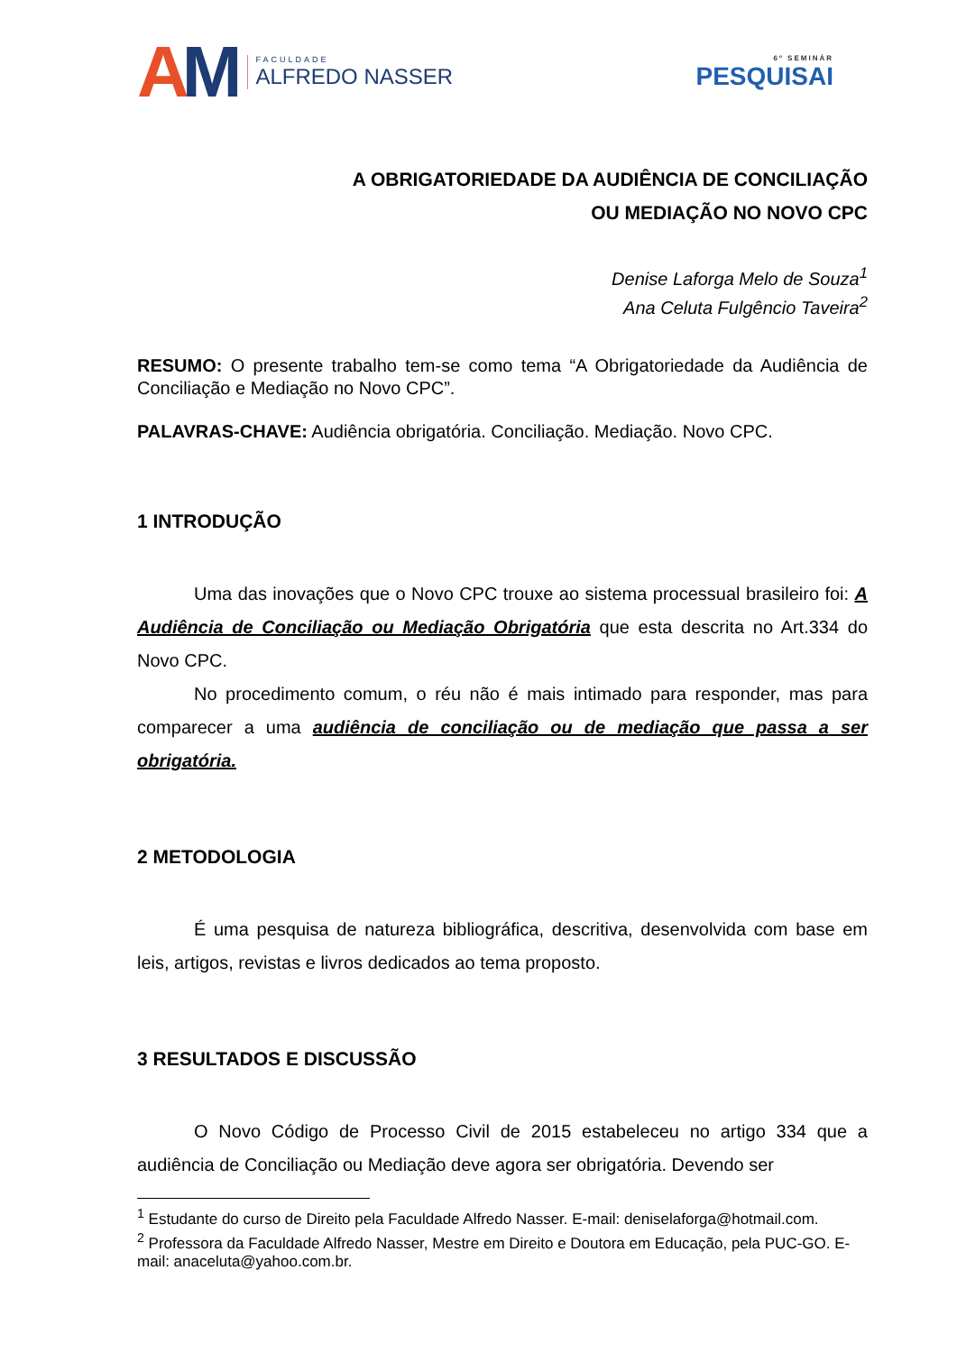AM
FACULDADE
ALFREDO NASSER
6º SEMINÁR
PESQUISAI
A OBRIGATORIEDADE DA AUDIÊNCIA DE CONCILIAÇÃO
OU MEDIAÇÃO NO NOVO CPC
Denise Laforga Melo de Souza<sup>1</sup>
Ana Celuta Fulgêncio Taveira<sup>2</sup>
RESUMO: O presente trabalho tem-se como tema “A Obrigatoriedade da Audiência de Conciliação e Mediação no Novo CPC”.
PALAVRAS-CHAVE: Audiência obrigatória. Conciliação. Mediação. Novo CPC.
1 INTRODUÇÃO
Uma das inovações que o Novo CPC trouxe ao sistema processual brasileiro foi: A Audiência de Conciliação ou Mediação Obrigatória que esta descrita no Art.334 do Novo CPC.
No procedimento comum, o réu não é mais intimado para responder, mas para comparecer a uma audiência de conciliação ou de mediação que passa a ser obrigatória.
2 METODOLOGIA
É uma pesquisa de natureza bibliográfica, descritiva, desenvolvida com base em leis, artigos, revistas e livros dedicados ao tema proposto.
3 RESULTADOS E DISCUSSÃO
O Novo Código de Processo Civil de 2015 estabeleceu no artigo 334 que a audiência de Conciliação ou Mediação deve agora ser obrigatória. Devendo ser
<sup>1</sup> Estudante do curso de Direito pela Faculdade Alfredo Nasser. E-mail: deniselaforga@hotmail.com.
<sup>2</sup> Professora da Faculdade Alfredo Nasser, Mestre em Direito e Doutora em Educação, pela PUC-GO. E-mail: anaceluta@yahoo.com.br.